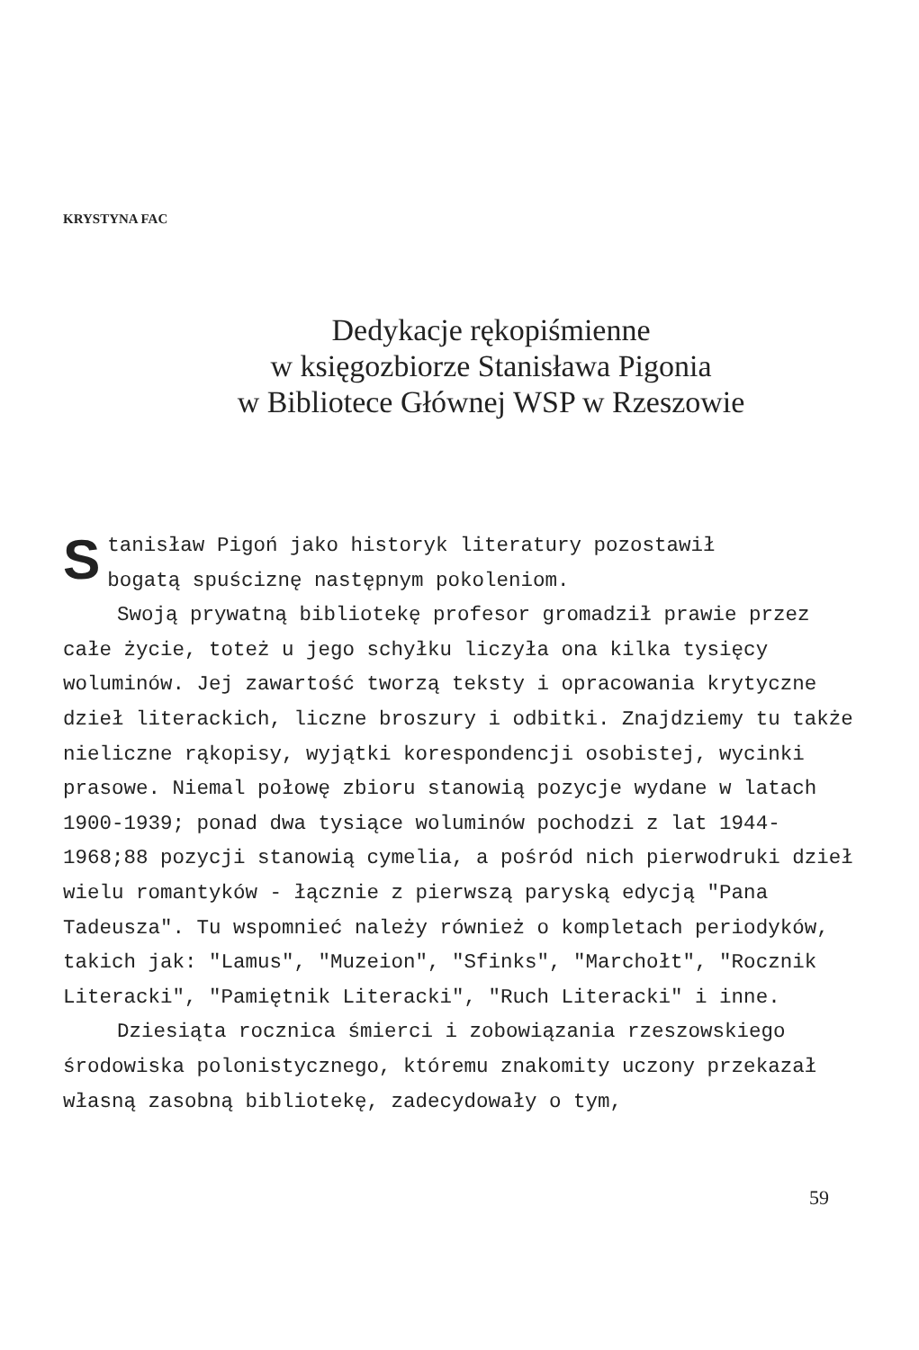KRYSTYNA FAC
Dedykacje rękopiśmienne
w księgozbiorze Stanisława Pigonia
w Bibliotece Głównej WSP w Rzeszowie
Stanisław Pigoń jako historyk literatury pozostawił
bogatą spuściznę następnym pokoleniom.
Swoją prywatną bibliotekę profesor gromadził prawie przez całe życie, toteż u jego schyłku liczyła ona kilka tysięcy woluminów. Jej zawartość tworzą teksty i opracowania krytyczne dzieł literackich, liczne broszury i odbitki. Znajdziemy tu także nieliczne rąkopisy, wyjątki korespondencji osobistej, wycinki prasowe. Niemal połowę zbioru stanowią pozycje wydane w latach 1900-1939; ponad dwa tysiące woluminów pochodzi z lat 1944-1968;88 pozycji stanowią cymelia, a pośród nich pierwodruki dzieł wielu romantyków - łącznie z pierwszą paryską edycją "Pana Tadeusza". Tu wspomnieć należy również o kompletach periodyków, takich jak: "Lamus", "Muzeion", "Sfinks", "Marchołt", "Rocznik Literacki", "Pamiętnik Literacki", "Ruch Literacki" i inne.
Dziesiąta rocznica śmierci i zobowiązania rzeszowskiego środowiska polonistycznego, któremu znakomity uczony przekazał własną zasobną bibliotekę, zadecydowały o tym,
59